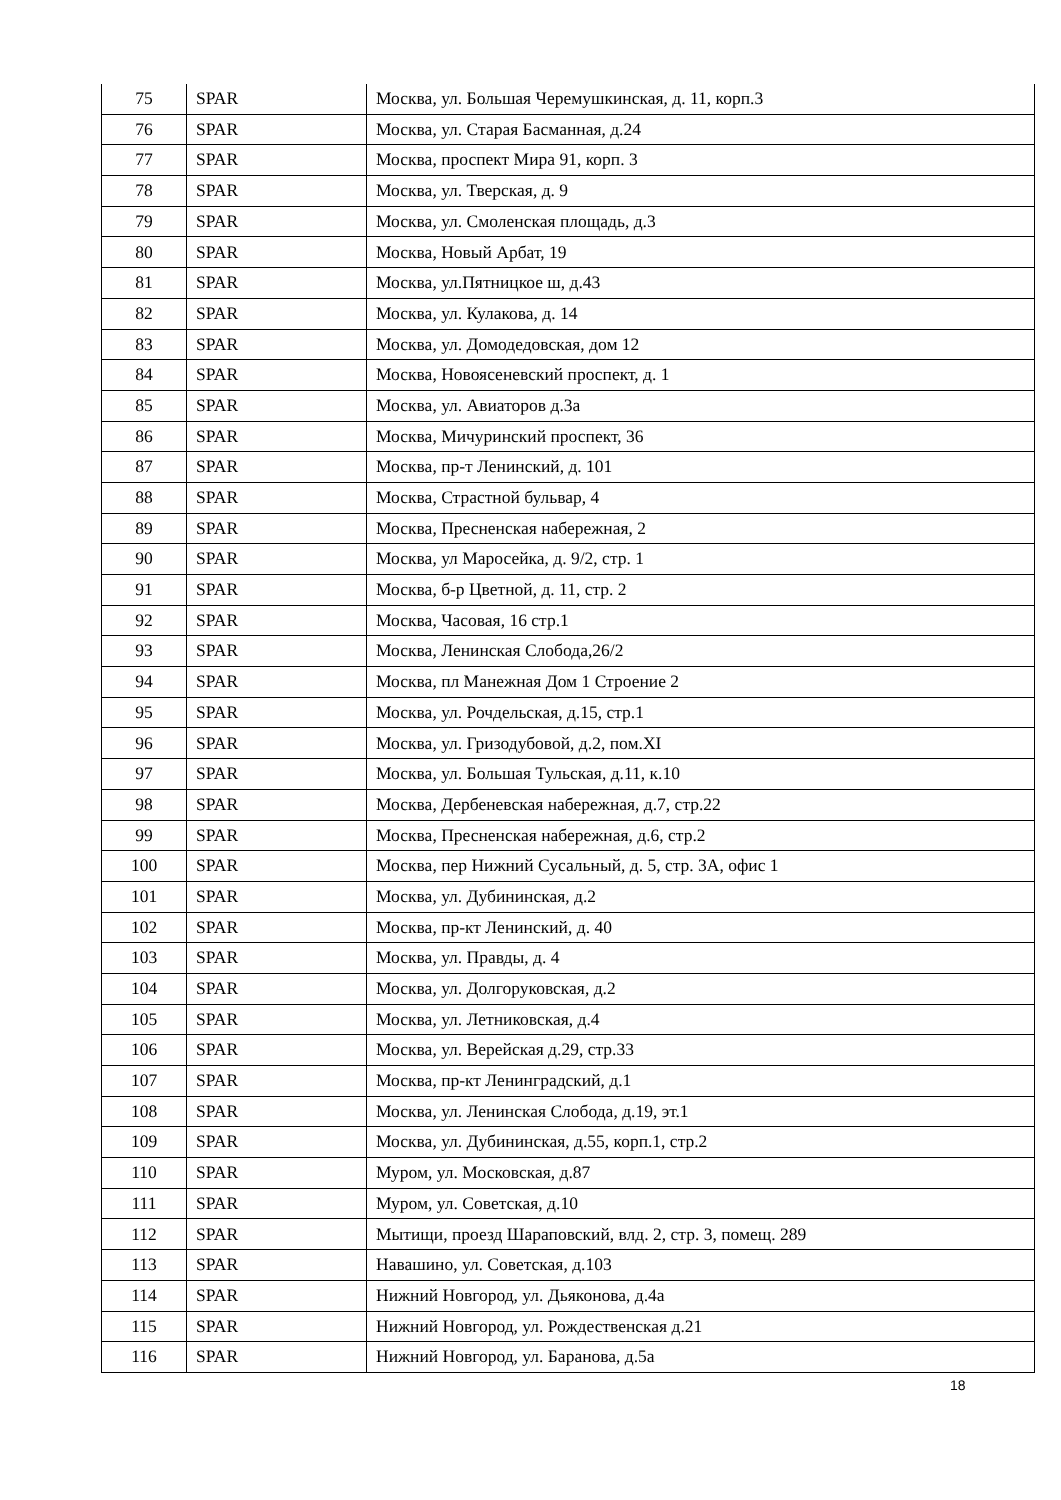| 75 | SPAR | Москва, ул. Большая Черемушкинская, д. 11, корп.3 |
| 76 | SPAR | Москва, ул. Старая Басманная, д.24 |
| 77 | SPAR | Москва, проспект Мира 91, корп. 3 |
| 78 | SPAR | Москва, ул. Тверская, д. 9 |
| 79 | SPAR | Москва, ул. Смоленская площадь, д.3 |
| 80 | SPAR | Москва, Новый Арбат, 19 |
| 81 | SPAR | Москва, ул.Пятницкое ш, д.43 |
| 82 | SPAR | Москва, ул. Кулакова, д. 14 |
| 83 | SPAR | Москва, ул. Домодедовская, дом 12 |
| 84 | SPAR | Москва, Новоясеневский проспект, д. 1 |
| 85 | SPAR | Москва, ул. Авиаторов д.3а |
| 86 | SPAR | Москва, Мичуринский проспект, 36 |
| 87 | SPAR | Москва, пр-т Ленинский, д. 101 |
| 88 | SPAR | Москва, Страстной бульвар, 4 |
| 89 | SPAR | Москва, Пресненская набережная, 2 |
| 90 | SPAR | Москва, ул Маросейка, д. 9/2, стр. 1 |
| 91 | SPAR | Москва, б-р Цветной, д. 11, стр. 2 |
| 92 | SPAR | Москва, Часовая, 16 стр.1 |
| 93 | SPAR | Москва, Ленинская Слобода,26/2 |
| 94 | SPAR | Москва, пл Манежная Дом 1 Строение 2 |
| 95 | SPAR | Москва, ул. Рочдельская, д.15, стр.1 |
| 96 | SPAR | Москва, ул. Гризодубовой, д.2, пом.XI |
| 97 | SPAR | Москва, ул. Большая Тульская, д.11, к.10 |
| 98 | SPAR | Москва, Дербеневская набережная, д.7, стр.22 |
| 99 | SPAR | Москва, Пресненская набережная, д.6, стр.2 |
| 100 | SPAR | Москва, пер Нижний Сусальный, д. 5, стр. 3А, офис 1 |
| 101 | SPAR | Москва, ул. Дубининская, д.2 |
| 102 | SPAR | Москва, пр-кт Ленинский, д. 40 |
| 103 | SPAR | Москва, ул. Правды, д. 4 |
| 104 | SPAR | Москва, ул. Долгоруковская, д.2 |
| 105 | SPAR | Москва, ул. Летниковская, д.4 |
| 106 | SPAR | Москва, ул. Верейская д.29, стр.33 |
| 107 | SPAR | Москва, пр-кт Ленинградский, д.1 |
| 108 | SPAR | Москва, ул. Ленинская Слобода, д.19, эт.1 |
| 109 | SPAR | Москва, ул. Дубининская, д.55, корп.1, стр.2 |
| 110 | SPAR | Муром, ул. Московская, д.87 |
| 111 | SPAR | Муром, ул. Советская, д.10 |
| 112 | SPAR | Мытищи, проезд Шараповский, влд. 2, стр. 3, помещ. 289 |
| 113 | SPAR | Навашино, ул. Советская, д.103 |
| 114 | SPAR | Нижний Новгород, ул. Дьяконова, д.4а |
| 115 | SPAR | Нижний Новгород, ул. Рождественская д.21 |
| 116 | SPAR | Нижний Новгород, ул. Баранова, д.5а |
18